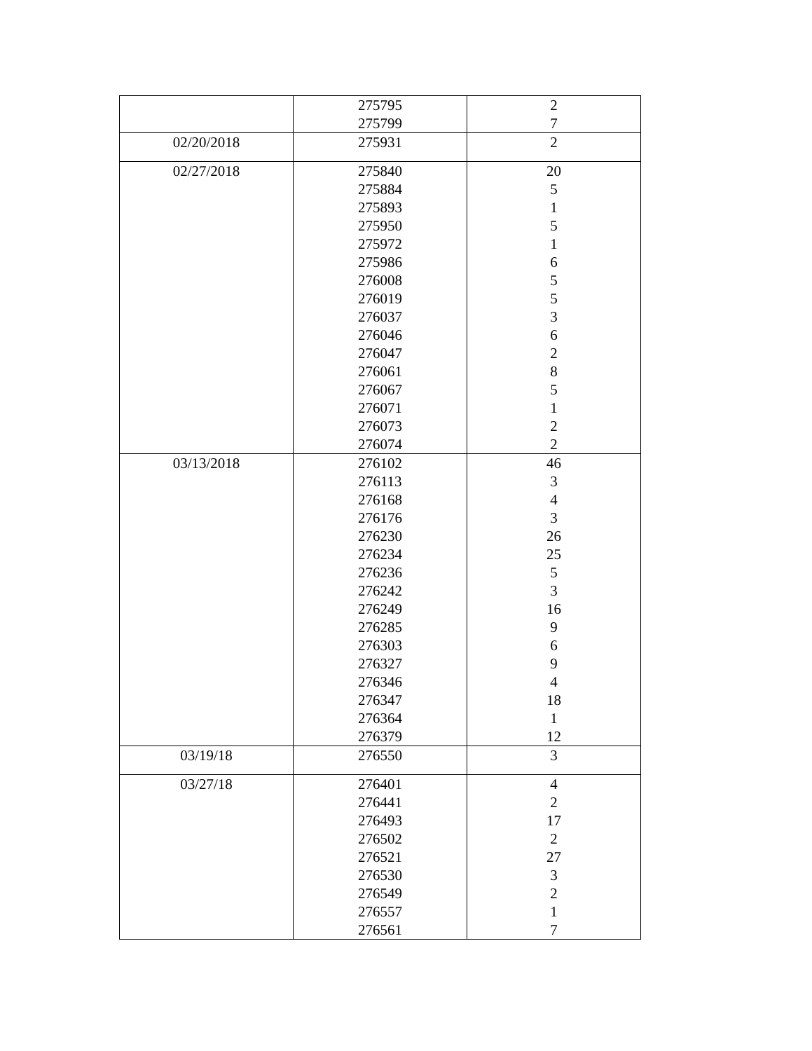| | 275795 275799 | 2 7 |
| 02/20/2018 | 275931 | 2 |
| 02/27/2018 | 275840 275884 275893 275950 275972 275986 276008 276019 276037 276046 276047 276061 276067 276071 276073 276074 | 20 5 1 5 1 6 5 5 3 6 2 8 5 1 2 2 |
| 03/13/2018 | 276102 276113 276168 276176 276230 276234 276236 276242 276249 276285 276303 276327 276346 276347 276364 276379 | 46 3 4 3 26 25 5 3 16 9 6 9 4 18 1 12 |
| 03/19/18 | 276550 | 3 |
| 03/27/18 | 276401 276441 276493 276502 276521 276530 276549 276557 276561 | 4 2 17 2 27 3 2 1 7 |